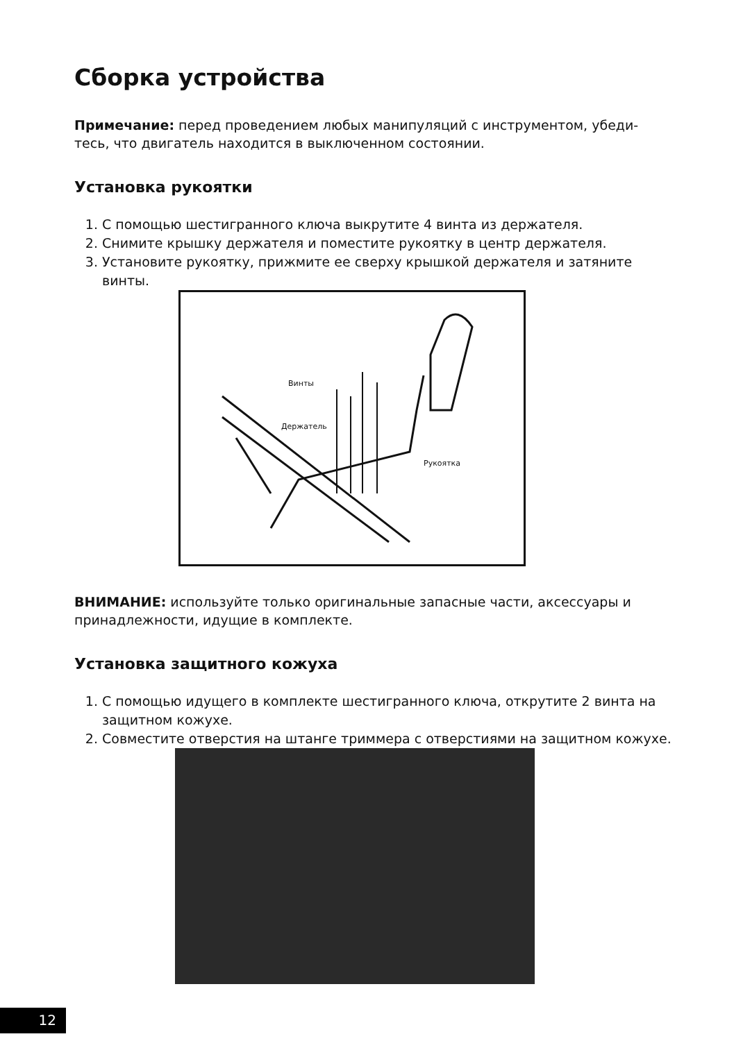Сборка устройства
Примечание: перед проведением любых манипуляций с инструментом, убеди-тесь, что двигатель находится в выключенном состоянии.
Установка рукоятки
1. С помощью шестигранного ключа выкрутите 4 винта из держателя.
2. Снимите крышку держателя и поместите рукоятку в центр держателя.
3. Установите рукоятку, прижмите ее сверху крышкой держателя и затяните винты.
Винты
Держатель
Рукоятка
ВНИМАНИЕ: используйте только оригинальные запасные части, аксессуары и принадлежности, идущие в комплекте.
Установка защитного кожуха
1. С помощью идущего в комплекте шестигранного ключа, открутите 2 винта на защитном кожухе.
2. Совместите отверстия на штанге триммера с отверстиями на защитном кожухе.
12